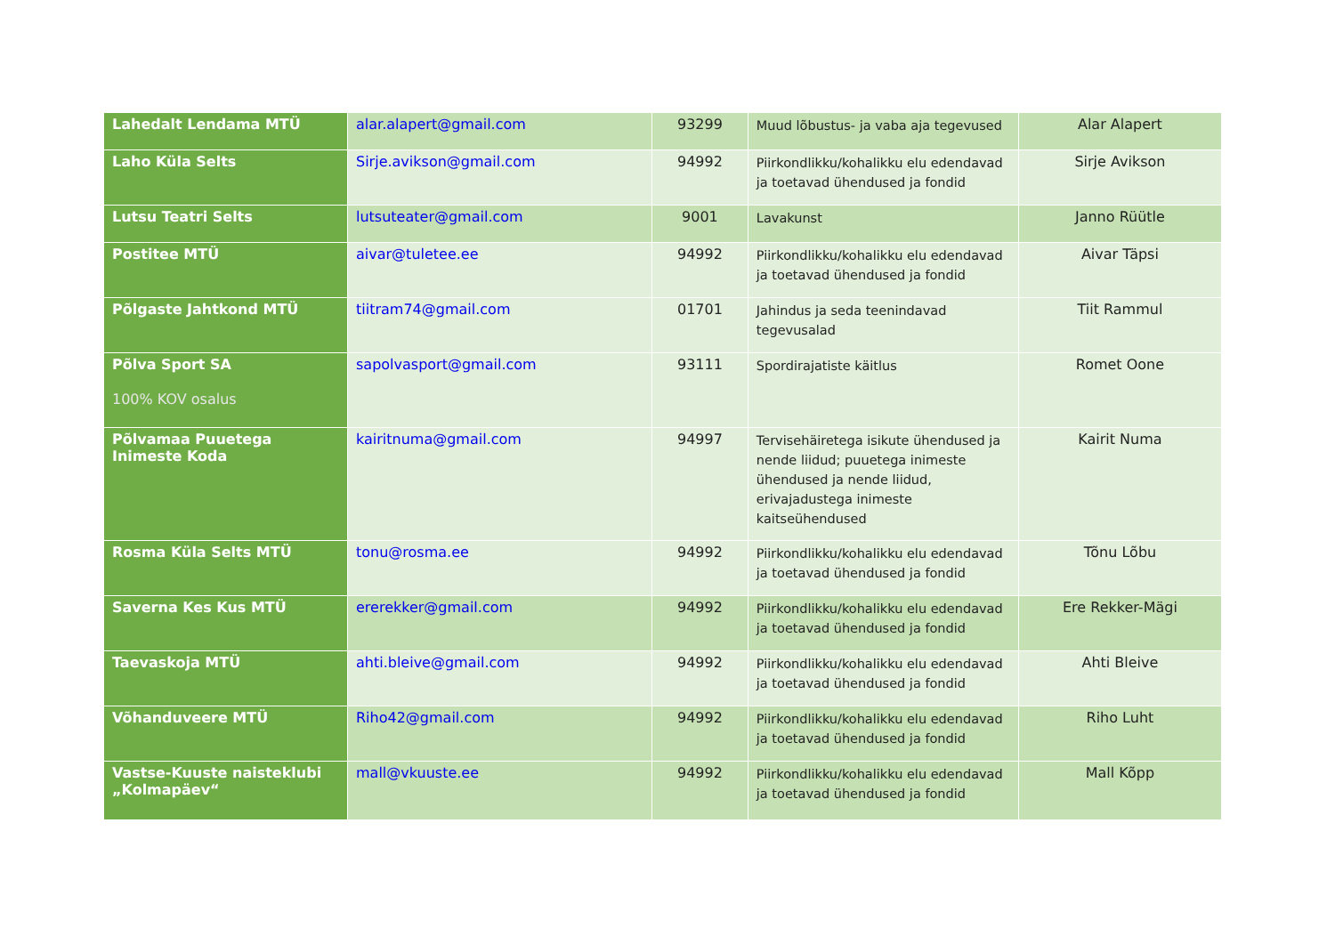| Lahedalt Lendama MTÜ | alar.alapert@gmail.com | 93299 | Muud lõbustus- ja vaba aja tegevused | Alar Alapert |
| Laho Küla Selts | Sirje.avikson@gmail.com | 94992 | Piirkondlikku/kohalikku elu edendavad ja toetavad ühendused ja fondid | Sirje Avikson |
| Lutsu Teatri Selts | lutsuteater@gmail.com | 9001 | Lavakunst | Janno Rüütle |
| Postitee MTÜ | aivar@tuletee.ee | 94992 | Piirkondlikku/kohalikku elu edendavad ja toetavad ühendused ja fondid | Aivar Täpsi |
| Põlgaste Jahtkond MTÜ | tiitram74@gmail.com | 01701 | Jahindus ja seda teenindavad tegevusalad | Tiit Rammul |
| Põlva Sport SA 100% KOV osalus | sapolvasport@gmail.com | 93111 | Spordirajatiste käitlus | Romet Oone |
| Põlvamaa Puuetega Inimeste Koda | kairitnuma@gmail.com | 94997 | Tervisehäiretega isikute ühendused ja nende liidud; puuetega inimeste ühendused ja nende liidud, erivajadustega inimeste kaitseühendused | Kairit Numa |
| Rosma Küla Selts MTÜ | tonu@rosma.ee | 94992 | Piirkondlikku/kohalikku elu edendavad ja toetavad ühendused ja fondid | Tõnu Lõbu |
| Saverna Kes Kus MTÜ | ererekker@gmail.com | 94992 | Piirkondlikku/kohalikku elu edendavad ja toetavad ühendused ja fondid | Ere Rekker-Mägi |
| Taevaskoja MTÜ | ahti.bleive@gmail.com | 94992 | Piirkondlikku/kohalikku elu edendavad ja toetavad ühendused ja fondid | Ahti Bleive |
| Võhanduveere MTÜ | Riho42@gmail.com | 94992 | Piirkondlikku/kohalikku elu edendavad ja toetavad ühendused ja fondid | Riho Luht |
| Vastse-Kuuste naisteklubi „Kolmapäev“ | mall@vkuuste.ee | 94992 | Piirkondlikku/kohalikku elu edendavad ja toetavad ühendused ja fondid | Mall Kõpp |